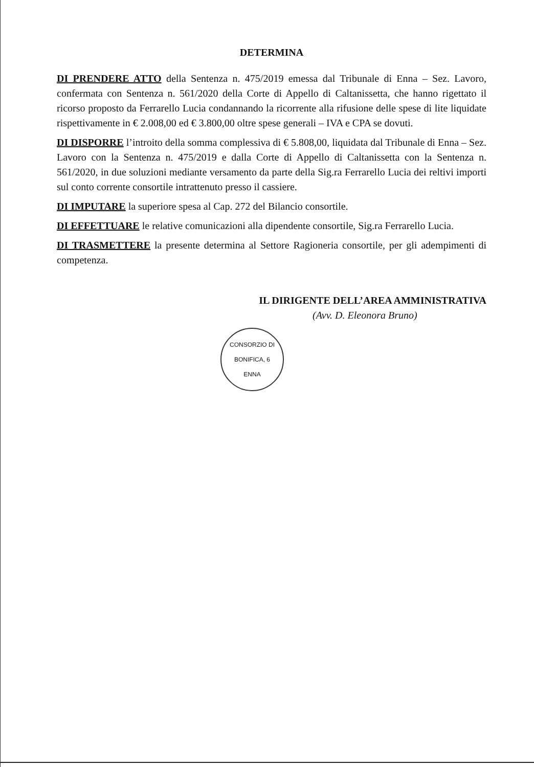DETERMINA
DI PRENDERE ATTO della Sentenza n. 475/2019 emessa dal Tribunale di Enna – Sez. Lavoro, confermata con Sentenza n. 561/2020 della Corte di Appello di Caltanissetta, che hanno rigettato il ricorso proposto da Ferrarello Lucia condannando la ricorrente alla rifusione delle spese di lite liquidate rispettivamente in € 2.008,00 ed € 3.800,00 oltre spese generali – IVA e CPA se dovuti.
DI DISPORRE l’introito della somma complessiva di € 5.808,00, liquidata dal Tribunale di Enna – Sez. Lavoro con la Sentenza n. 475/2019 e dalla Corte di Appello di Caltanissetta con la Sentenza n. 561/2020, in due soluzioni mediante versamento da parte della Sig.ra Ferrarello Lucia dei reltivi importi sul conto corrente consortile intrattenuto presso il cassiere.
DI IMPUTARE la superiore spesa al Cap. 272 del Bilancio consortile.
DI EFFETTUARE le relative comunicazioni alla dipendente consortile, Sig.ra Ferrarello Lucia.
DI TRASMETTERE la presente determina al Settore Ragioneria consortile, per gli adempimenti di competenza.
IL DIRIGENTE DELL’AREA AMMINISTRATIVA
(Avv. D. Eleonora Bruno)
CONSORZIO DI BONIFICA, 6
ENNA